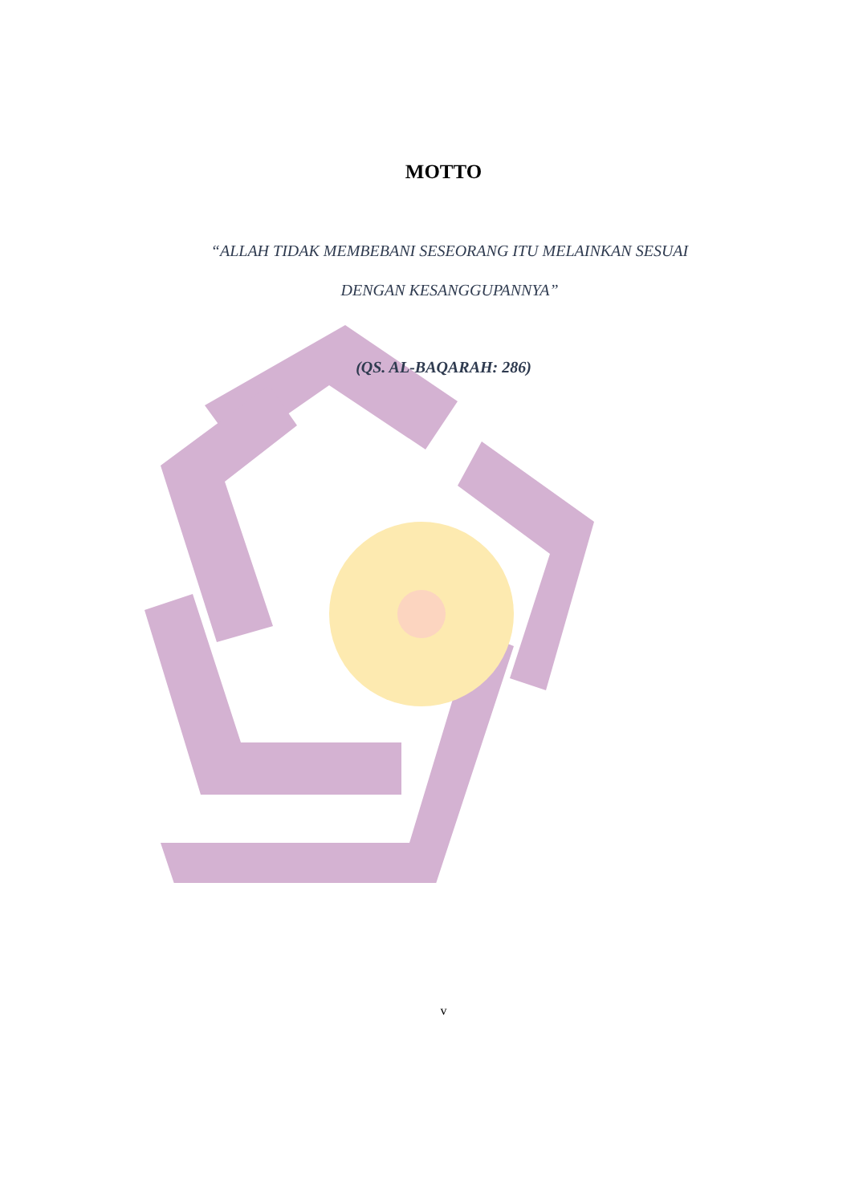MOTTO
“ALLAH TIDAK MEMBEBANI SESEORANG ITU MELAINKAN SESUAI DENGAN KESANGGUPANNYA”
(QS. AL-BAQARAH: 286)
v